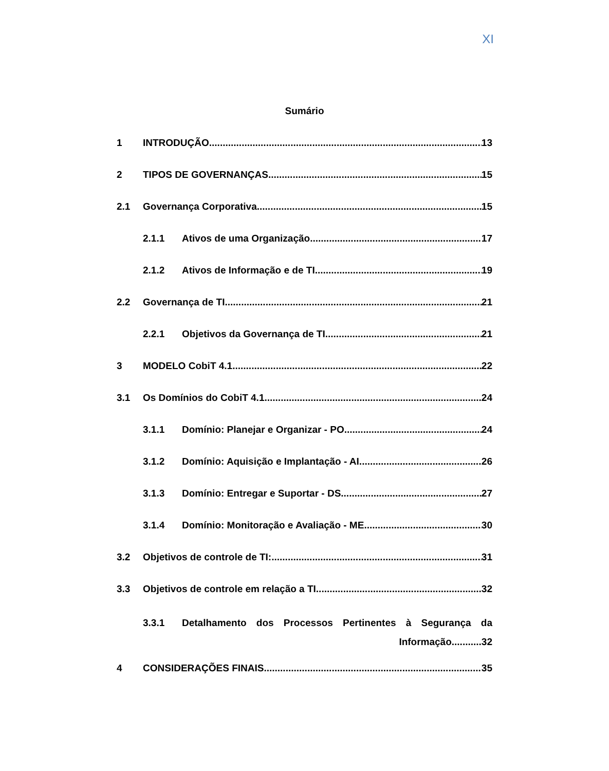XI
Sumário
1 INTRODUÇÃO 13
2 TIPOS DE GOVERNANÇAS 15
2.1 Governança Corporativa 15
2.1.1 Ativos de uma Organização 17
2.1.2 Ativos de Informação e de TI 19
2.2 Governança de TI 21
2.2.1 Objetivos da Governança de TI 21
3 MODELO CobiT 4.1 22
3.1 Os Domínios do CobiT 4.1 24
3.1.1 Domínio: Planejar e Organizar - PO 24
3.1.2 Domínio: Aquisição e Implantação - AI 26
3.1.3 Domínio: Entregar e Suportar - DS 27
3.1.4 Domínio: Monitoração e Avaliação - ME 30
3.2 Objetivos de controle de TI: 31
3.3 Objetivos de controle em relação a TI 32
3.3.1 Detalhamento dos Processos Pertinentes à Segurança da
Informação...........32
4 CONSIDERAÇÕES FINAIS 35